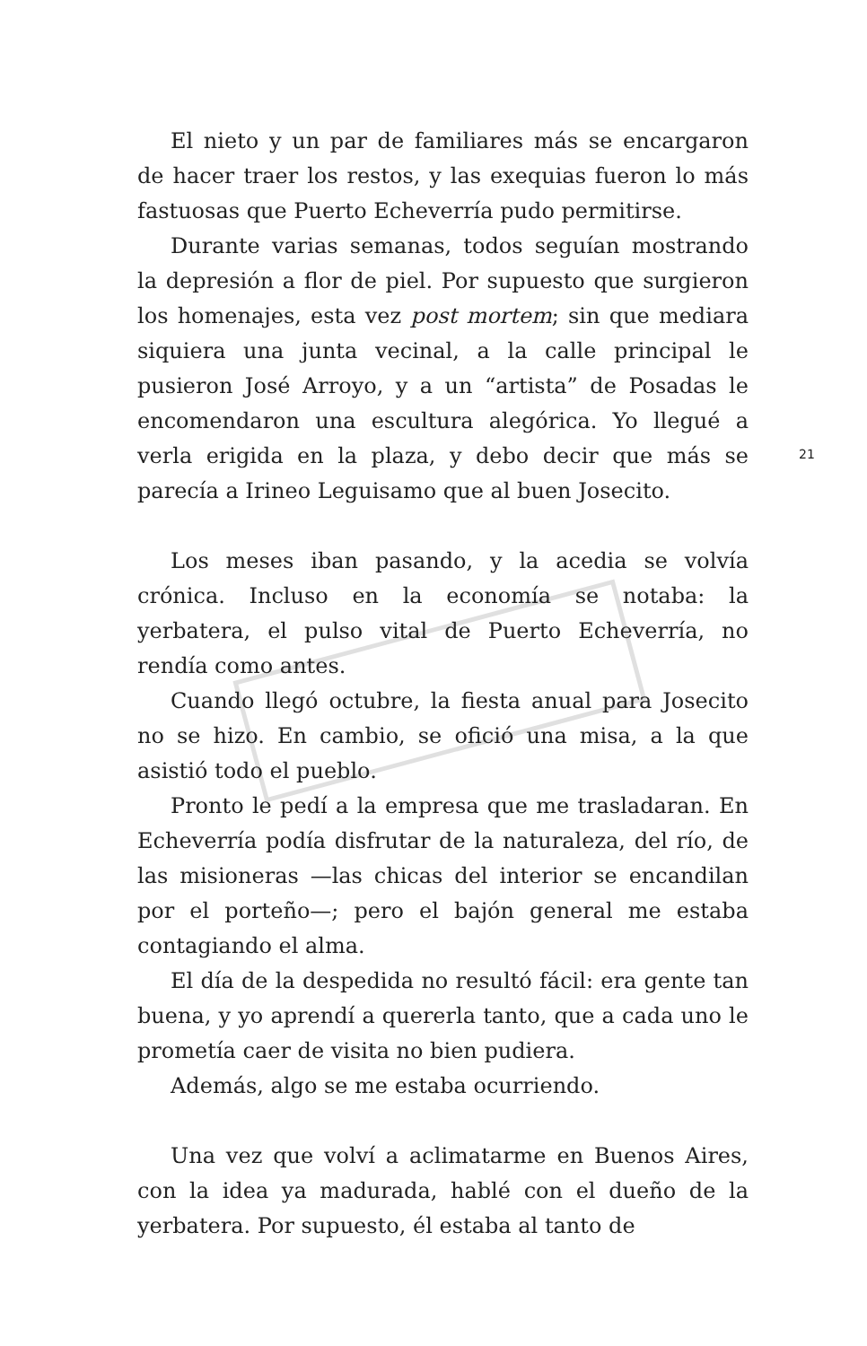El nieto y un par de familiares más se encargaron de hacer traer los restos, y las exequias fueron lo más fastuosas que Puerto Echeverría pudo permitirse.
Durante varias semanas, todos seguían mostrando la depresión a flor de piel. Por supuesto que surgieron los homenajes, esta vez post mortem; sin que mediara siquiera una junta vecinal, a la calle principal le pusieron José Arroyo, y a un “artista” de Posadas le encomendaron una escultura alegórica. Yo llegué a verla erigida en la plaza, y debo decir que más se parecía a Irineo Leguisamo que al buen Josecito.
Los meses iban pasando, y la acedia se volvía crónica. Incluso en la economía se notaba: la yerbatera, el pulso vital de Puerto Echeverría, no rendía como antes.
Cuando llegó octubre, la fiesta anual para Josecito no se hizo. En cambio, se ofició una misa, a la que asistió todo el pueblo.
Pronto le pedí a la empresa que me trasladaran. En Echeverría podía disfrutar de la naturaleza, del río, de las misioneras —las chicas del interior se encandilan por el porteño—; pero el bajón general me estaba contagiando el alma.
El día de la despedida no resultó fácil: era gente tan buena, y yo aprendí a quererla tanto, que a cada uno le prometía caer de visita no bien pudiera.
Además, algo se me estaba ocurriendo.
Una vez que volví a aclimatarme en Buenos Aires, con la idea ya madurada, hablé con el dueño de la yerbatera. Por supuesto, él estaba al tanto de
21